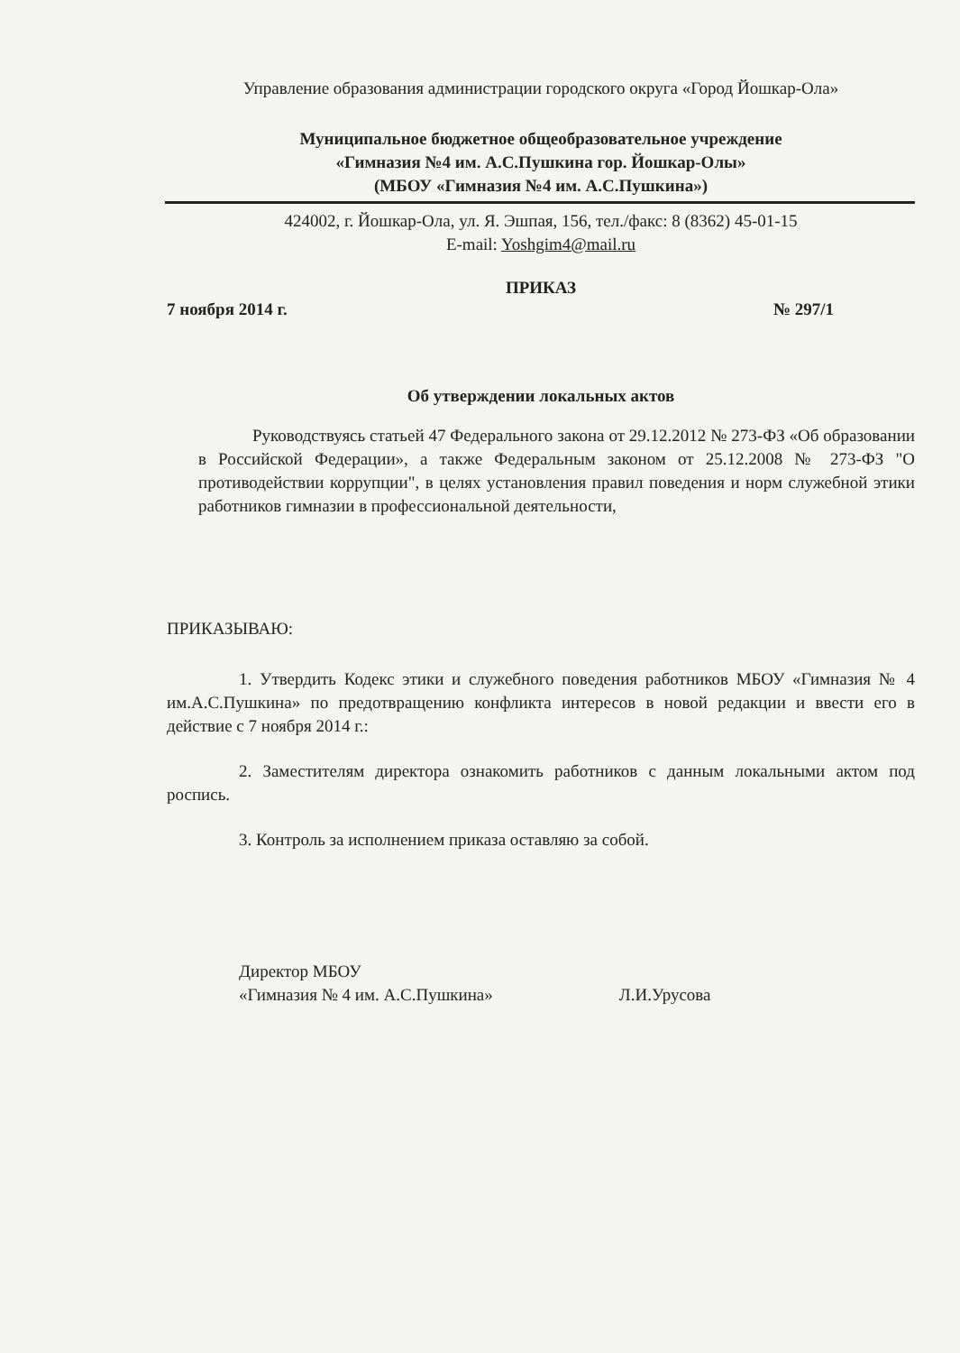Управление образования администрации городского округа «Город Йошкар-Ола»
Муниципальное бюджетное общеобразовательное учреждение
«Гимназия №4 им. А.С.Пушкина гор. Йошкар-Олы»
(МБОУ «Гимназия №4 им. А.С.Пушкина»)
424002, г. Йошкар-Ола, ул. Я. Эшпая, 156, тел./факс: 8 (8362) 45-01-15
E-mail: Yoshgim4@mail.ru
ПРИКАЗ
7 ноября 2014 г. № 297/1
Об утверждении локальных актов
Руководствуясь статьей 47 Федерального закона от 29.12.2012 № 273-ФЗ «Об образовании в Российской Федерации», а также Федеральным законом от 25.12.2008 № 273-ФЗ "О противодействии коррупции", в целях установления правил поведения и норм служебной этики работников гимназии в профессиональной деятельности,
ПРИКАЗЫВАЮ:
1. Утвердить Кодекс этики и служебного поведения работников МБОУ «Гимназия № 4 им.А.С.Пушкина» по предотвращению конфликта интересов в новой редакции и ввести его в действие с 7 ноября 2014 г.:
2. Заместителям директора ознакомить работников с данным локальными актом под роспись.
3. Контроль за исполнением приказа оставляю за собой.
Директор МБОУ
«Гимназия № 4 им. А.С.Пушкина»
Л.И.Урусова